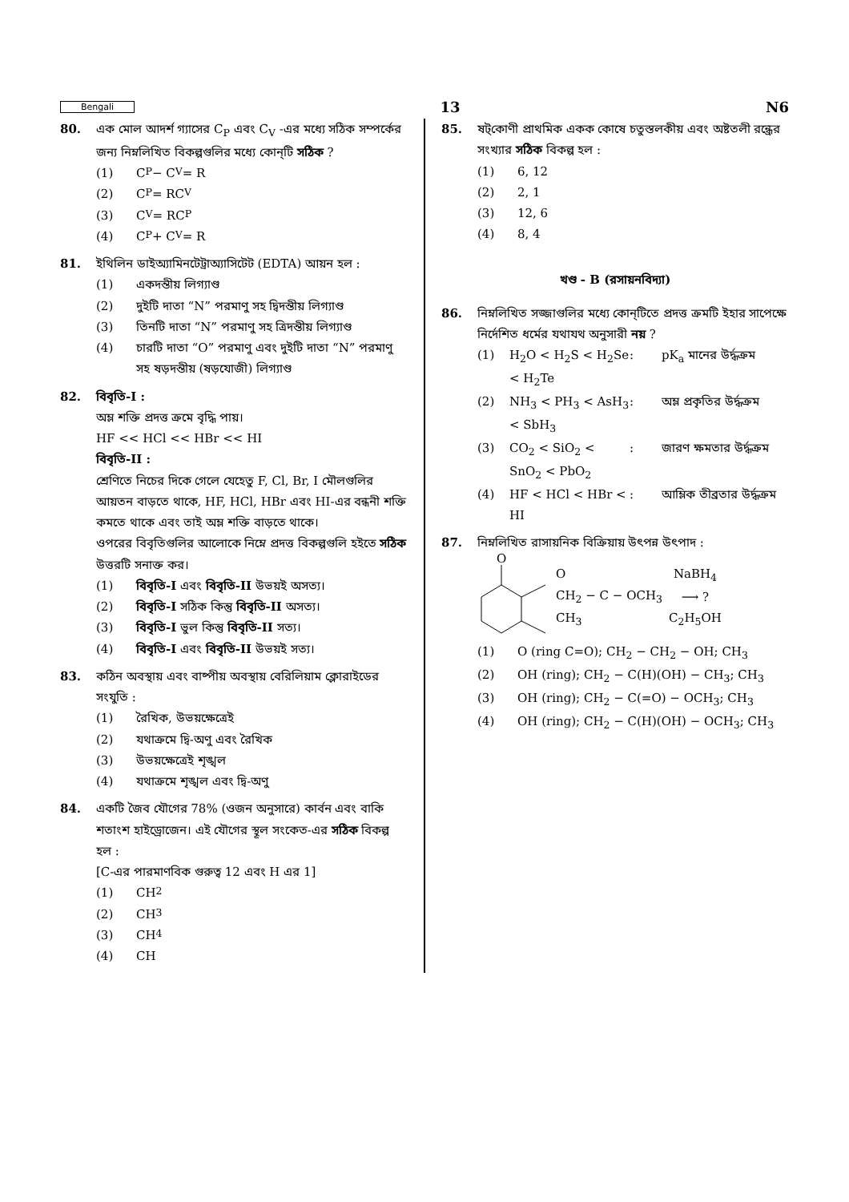Bengali 13 N6
80. এক মোল আদর্শ গ্যাসের C<sub>P</sub> এবং C<sub>V</sub> -এর মধ্যে সঠিক সম্পর্কের জন্য নিম্নলিখিত বিকল্পগুলির মধ্যে কোন্‌টি সঠিক ?
(1) C<sub>P</sub> − C<sub>V</sub> = R
(2) C<sub>P</sub> = RC<sub>V</sub>
(3) C<sub>V</sub> = RC<sub>P</sub>
(4) C<sub>P</sub> + C<sub>V</sub> = R
81. ইথিলিন ডাইঅ্যামিনটেট্রাঅ্যাসিটেট (EDTA) আয়ন হল :
(1) একদন্তীয় লিগ্যাণ্ড
(2) দুইটি দাতা “N” পরমাণু সহ দ্বিদন্তীয় লিগ্যাণ্ড
(3) তিনটি দাতা “N” পরমাণু সহ ত্রিদন্তীয় লিগ্যাণ্ড
(4) চারটি দাতা “O” পরমাণু এবং দুইটি দাতা “N” পরমাণু সহ ষড়দন্তীয় (ষড়যোজী) লিগ্যাণ্ড
82. বিবৃতি-I :
অম্ল শক্তি প্রদত্ত ক্রমে বৃদ্ধি পায়।
HF << HCl << HBr << HI
বিবৃতি-II :
শ্রেণিতে নিচের দিকে গেলে যেহেতু F, Cl, Br, I মৌলগুলির আয়তন বাড়তে থাকে, HF, HCl, HBr এবং HI-এর বন্ধনী শক্তি কমতে থাকে এবং তাই অম্ল শক্তি বাড়তে থাকে।
ওপরের বিবৃতিগুলির আলোকে নিম্নে প্রদত্ত বিকল্পগুলি হইতে সঠিক উত্তরটি সনাক্ত কর।
(1) বিবৃতি-I এবং বিবৃতি-II উভয়ই অসত্য।
(2) বিবৃতি-I সঠিক কিন্তু বিবৃতি-II অসত্য।
(3) বিবৃতি-I ভুল কিন্তু বিবৃতি-II সত্য।
(4) বিবৃতি-I এবং বিবৃতি-II উভয়ই সত্য।
83. কঠিন অবস্থায় এবং বাষ্পীয় অবস্থায় বেরিলিয়াম ক্লোরাইডের সংযুতি :
(1) রৈখিক, উভয়ক্ষেত্রেই
(2) যথাক্রমে দ্বি-অণু এবং রৈখিক
(3) উভয়ক্ষেত্রেই শৃঙ্খল
(4) যথাক্রমে শৃঙ্খল এবং দ্বি-অণু
84. একটি জৈব যৌগের 78% (ওজন অনুসারে) কার্বন এবং বাকি শতাংশ হাইড্রোজেন। এই যৌগের স্থূল সংকেত-এর সঠিক বিকল্প হল :
[C-এর পারমাণবিক গুরুত্ব 12 এবং H এর 1]
(1) CH<sub>2</sub>
(2) CH<sub>3</sub>
(3) CH<sub>4</sub>
(4) CH
85. ষট্‌কোণী প্রাথমিক একক কোষে চতুস্তলকীয় এবং অষ্টতলী রন্ধ্রের সংখ্যার সঠিক বিকল্প হল :
(1) 6, 12
(2) 2, 1
(3) 12, 6
(4) 8, 4
খণ্ড - B (রসায়নবিদ্যা)
86. নিম্নলিখিত সজ্জাগুলির মধ্যে কোন্‌টিতে প্রদত্ত ক্রমটি ইহার সাপেক্ষে নির্দেশিত ধর্মের যথাযথ অনুসারী নয় ?
(1) H<sub>2</sub>O < H<sub>2</sub>S < H<sub>2</sub>Se < H<sub>2</sub>Te: pK<sub>a</sub> মানের উর্দ্ধক্রম (2) NH<sub>3</sub> < PH<sub>3</sub> < AsH<sub>3</sub> < SbH<sub>3</sub>: অম্ল প্রকৃতির উর্দ্ধক্রম (3) CO<sub>2</sub> < SiO<sub>2</sub> < SnO<sub>2</sub> < PbO<sub>2</sub>: জারণ ক্ষমতার উর্দ্ধক্রম (4) HF < HCl < HBr < HI: আম্লিক তীব্রতার উর্দ্ধক্রম
87. নিম্নলিখিত রাসায়নিক বিক্রিয়ায় উৎপন্ন উৎপাদ :
O
O
CH<sub>2</sub> − C − OCH<sub>3</sub>
CH<sub>3</sub>
NaBH<sub>4</sub>
⟶ ?
C<sub>2</sub>H<sub>5</sub>OH
(1) O (ring C=O); CH<sub>2</sub> − CH<sub>2</sub> − OH; CH<sub>3</sub>
(2) OH (ring); CH<sub>2</sub> − C(H)(OH) − CH<sub>3</sub>; CH<sub>3</sub>
(3) OH (ring); CH<sub>2</sub> − C(=O) − OCH<sub>3</sub>; CH<sub>3</sub>
(4) OH (ring); CH<sub>2</sub> − C(H)(OH) − OCH<sub>3</sub>; CH<sub>3</sub>